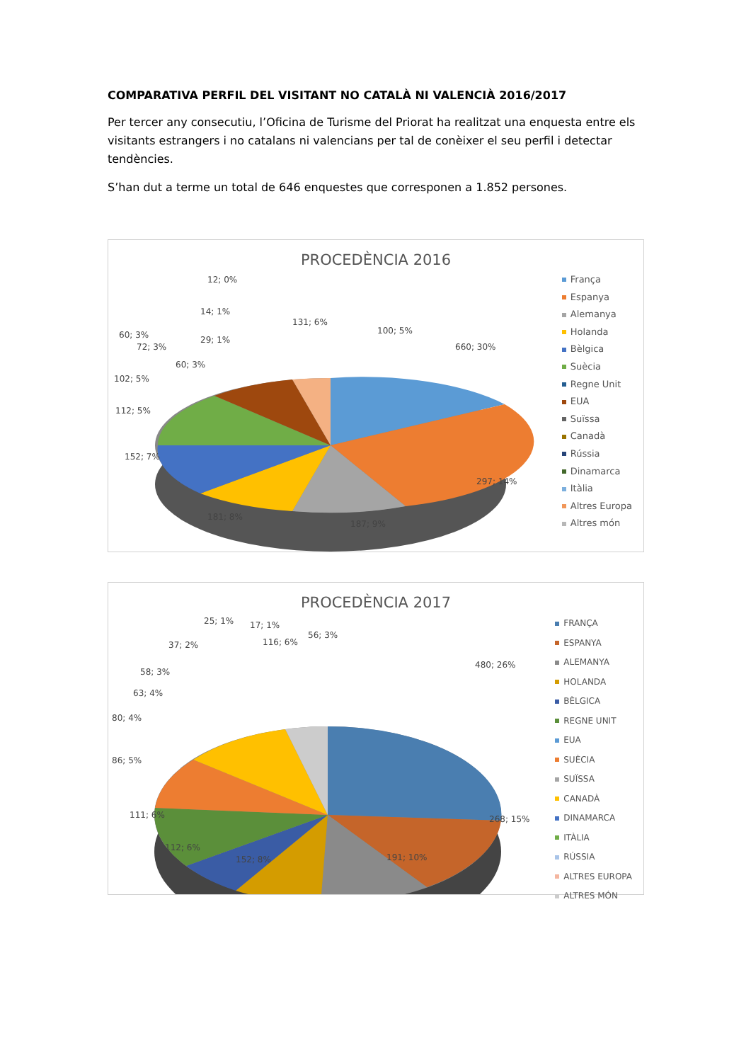COMPARATIVA PERFIL DEL VISITANT NO CATALÀ NI VALENCIÀ 2016/2017
Per tercer any consecutiu, l’Oficina de Turisme del Priorat ha realitzat una enquesta entre els visitants estrangers i no catalans ni valencians per tal de conèixer el seu perfil i detectar tendències.
S’han dut a terme un total de 646 enquestes que corresponen a 1.852 persones.
PROCEDÈNCIA 2016
660; 30%
297; 14%
187; 9%
181; 8%
152; 7%
112; 5%
102; 5%
72; 3%
60; 3%
60; 3%
29; 1%
14; 1%
12; 0%
131; 6%
100; 5%
França
Espanya
Alemanya
Holanda
Bèlgica
Suècia
Regne Unit
EUA
Suïssa
Canadà
Rússia
Dinamarca
Itàlia
Altres Europa
Altres món
PROCEDÈNCIA 2017
480; 26%
268; 15%
191; 10%
152; 8%
112; 6%
111; 6%
86; 5%
80; 4%
63; 4%
58; 3%
37; 2%
25; 1%
17; 1%
116; 6%
56; 3%
FRANÇA
ESPANYA
ALEMANYA
HOLANDA
BÈLGICA
REGNE UNIT
EUA
SUÈCIA
SUÏSSA
CANADÀ
DINAMARCA
ITÀLIA
RÚSSIA
ALTRES EUROPA
ALTRES MÓN